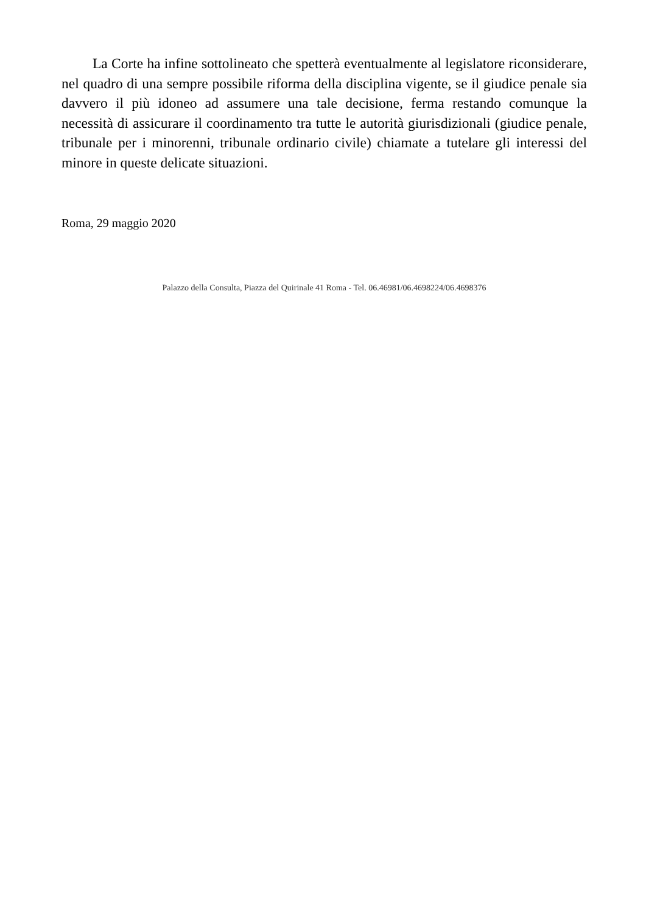La Corte ha infine sottolineato che spetterà eventualmente al legislatore riconsiderare, nel quadro di una sempre possibile riforma della disciplina vigente, se il giudice penale sia davvero il più idoneo ad assumere una tale decisione, ferma restando comunque la necessità di assicurare il coordinamento tra tutte le autorità giurisdizionali (giudice penale, tribunale per i minorenni, tribunale ordinario civile) chiamate a tutelare gli interessi del minore in queste delicate situazioni.
Roma, 29 maggio 2020
Palazzo della Consulta, Piazza del Quirinale 41 Roma - Tel. 06.46981/06.4698224/06.4698376